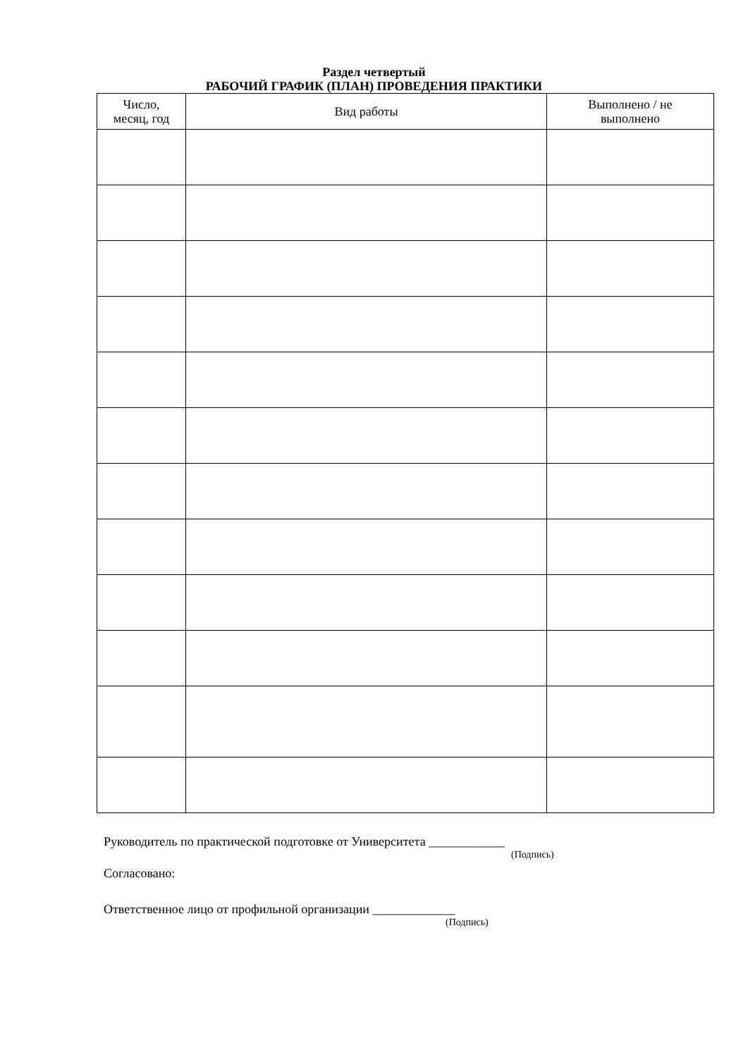Раздел четвертый
РАБОЧИЙ ГРАФИК (ПЛАН) ПРОВЕДЕНИЯ ПРАКТИКИ
| Число, месяц, год | Вид работы | Выполнено / не выполнено |
| --- | --- | --- |
Руководитель по практической подготовке от Университета ____________
(Подпись)
Согласовано:
Ответственное лицо от профильной организации _____________
(Подпись)